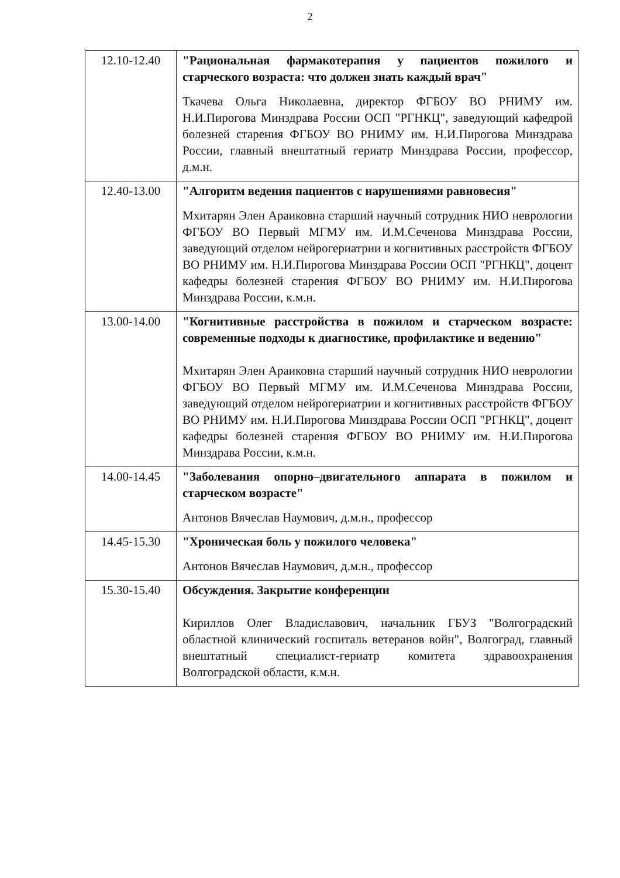2
| 12.10-12.40 | "Рациональная фармакотерапия у пациентов пожилого и старческого возраста: что должен знать каждый врач" Ткачева Ольга Николаевна, директор ФГБОУ ВО РНИМУ им. Н.И.Пирогова Минздрава России ОСП "РГНКЦ", заведующий кафедрой болезней старения ФГБОУ ВО РНИМУ им. Н.И.Пирогова Минздрава России, главный внештатный гериатр Минздрава России, профессор, д.м.н. |
| 12.40-13.00 | "Алгоритм ведения пациентов с нарушениями равновесия" Мхитарян Элен Араиковна старший научный сотрудник НИО неврологии ФГБОУ ВО Первый МГМУ им. И.М.Сеченова Минздрава России, заведующий отделом нейрогериатрии и когнитивных расстройств ФГБОУ ВО РНИМУ им. Н.И.Пирогова Минздрава России ОСП "РГНКЦ", доцент кафедры болезней старения ФГБОУ ВО РНИМУ им. Н.И.Пирогова Минздрава России, к.м.н. |
| 13.00-14.00 | "Когнитивные расстройства в пожилом и старческом возрасте: современные подходы к диагностике, профилактике и ведению" Мхитарян Элен Араиковна старший научный сотрудник НИО неврологии ФГБОУ ВО Первый МГМУ им. И.М.Сеченова Минздрава России, заведующий отделом нейрогериатрии и когнитивных расстройств ФГБОУ ВО РНИМУ им. Н.И.Пирогова Минздрава России ОСП "РГНКЦ", доцент кафедры болезней старения ФГБОУ ВО РНИМУ им. Н.И.Пирогова Минздрава России, к.м.н. |
| 14.00-14.45 | "Заболевания опорно–двигательного аппарата в пожилом и старческом возрасте" Антонов Вячеслав Наумович, д.м.н., профессор |
| 14.45-15.30 | "Хроническая боль у пожилого человека" Антонов Вячеслав Наумович, д.м.н., профессор |
| 15.30-15.40 | Обсуждения. Закрытие конференции Кириллов Олег Владиславович, начальник ГБУЗ "Волгоградский областной клинический госпиталь ветеранов войн", Волгоград, главный внештатный специалист-гериатр комитета здравоохранения Волгоградской области, к.м.н. |